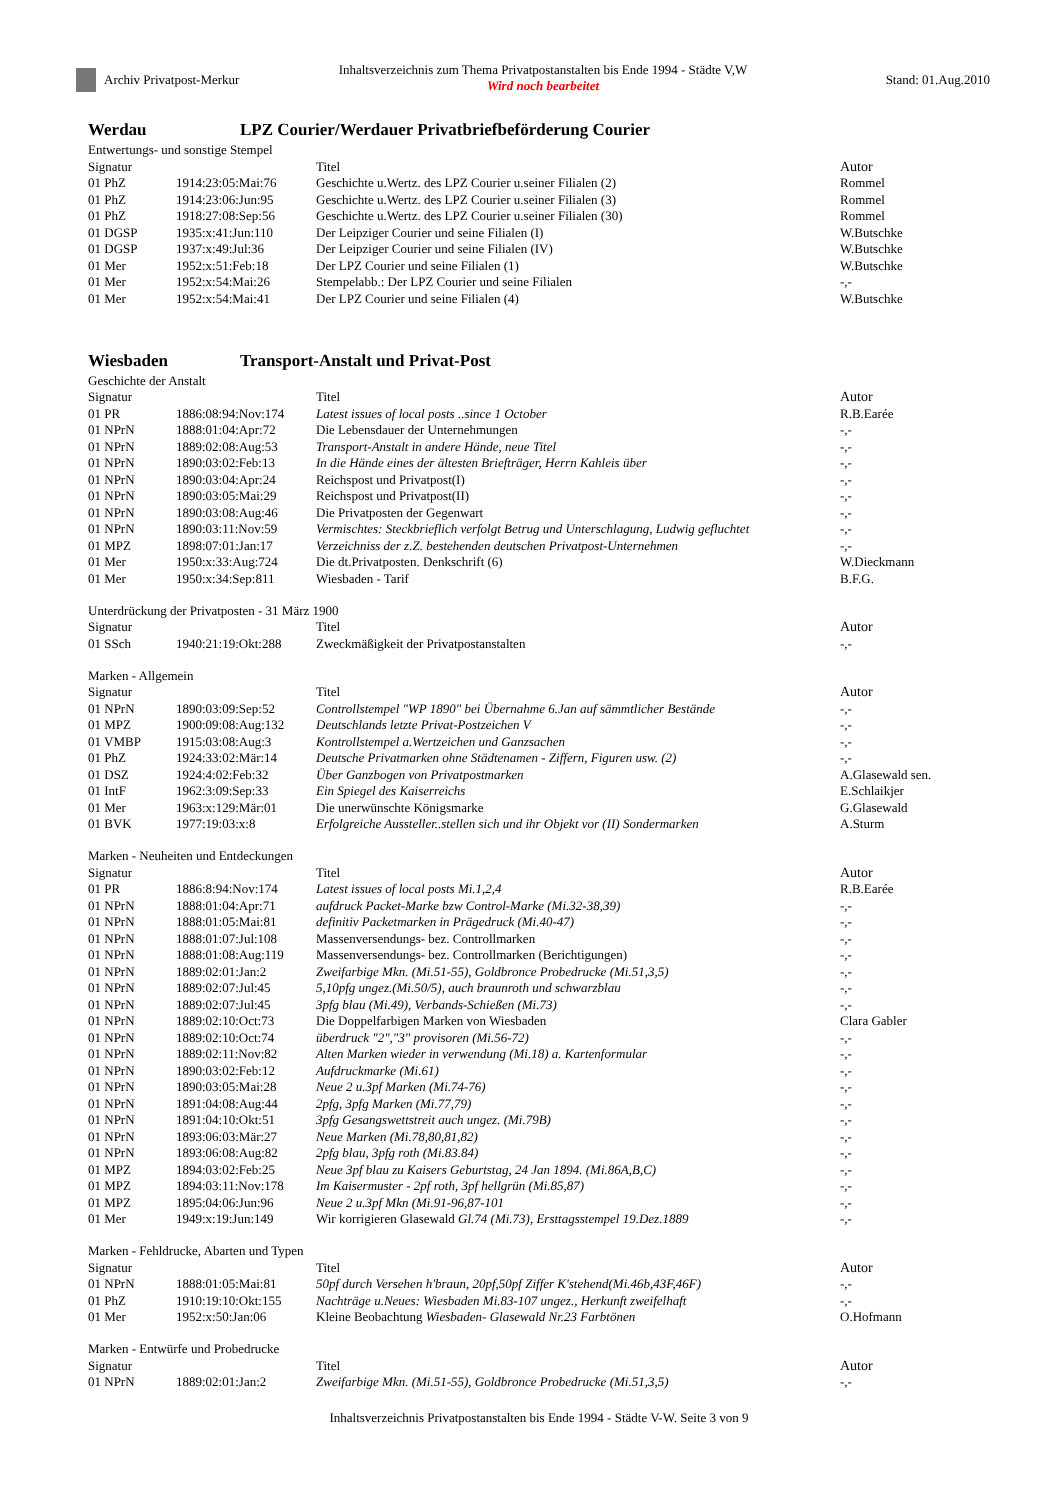Archiv Privatpost-Merkur
Inhaltsverzeichnis zum Thema Privatpostanstalten bis Ende 1994 - Städte V,W
Wird noch bearbeitet
Stand: 01.Aug.2010
Werdau LPZ Courier/Werdauer Privatbriefbeförderung Courier
Entwertungs- und sonstige Stempel
| Signatur | | Titel | Autor |
| --- | --- | --- | --- |
| 01 PhZ | 1914:23:05:Mai:76 | Geschichte u.Wertz. des LPZ Courier u.seiner Filialen (2) | Rommel |
| 01 PhZ | 1914:23:06:Jun:95 | Geschichte u.Wertz. des LPZ Courier u.seiner Filialen (3) | Rommel |
| 01 PhZ | 1918:27:08:Sep:56 | Geschichte u.Wertz. des LPZ Courier u.seiner Filialen (30) | Rommel |
| 01 DGSP | 1935:x:41:Jun:110 | Der Leipziger Courier und seine Filialen (I) | W.Butschke |
| 01 DGSP | 1937:x:49:Jul:36 | Der Leipziger Courier und seine Filialen (IV) | W.Butschke |
| 01 Mer | 1952:x:51:Feb:18 | Der LPZ Courier und seine Filialen (1) | W.Butschke |
| 01 Mer | 1952:x:54:Mai:26 | Stempelabb.: Der LPZ Courier und seine Filialen | -,- |
| 01 Mer | 1952:x:54:Mai:41 | Der LPZ Courier und seine Filialen (4) | W.Butschke |
Wiesbaden Transport-Anstalt und Privat-Post
Geschichte der Anstalt
| Signatur | | Titel | Autor |
| --- | --- | --- | --- |
| 01 PR | 1886:08:94:Nov:174 | Latest issues of local posts ..since 1 October | R.B.Earée |
| 01 NPrN | 1888:01:04:Apr:72 | Die Lebensdauer der Unternehmungen | -,- |
| 01 NPrN | 1889:02:08:Aug:53 | Transport-Anstalt in andere Hände, neue Titel | -,- |
| 01 NPrN | 1890:03:02:Feb:13 | In die Hände eines der ältesten Briefträger, Herrn Kahleis über | -,- |
| 01 NPrN | 1890:03:04:Apr:24 | Reichspost und Privatpost(I) | -,- |
| 01 NPrN | 1890:03:05:Mai:29 | Reichspost und Privatpost(II) | -,- |
| 01 NPrN | 1890:03:08:Aug:46 | Die Privatposten der Gegenwart | -,- |
| 01 NPrN | 1890:03:11:Nov:59 | Vermischtes: Steckbrieflich verfolgt Betrug und Unterschlagung, Ludwig gefluchtet | -,- |
| 01 MPZ | 1898:07:01:Jan:17 | Verzeichniss der z.Z. bestehenden deutschen Privatpost-Unternehmen | -,- |
| 01 Mer | 1950:x:33:Aug:724 | Die dt.Privatposten. Denkschrift (6) | W.Dieckmann |
| 01 Mer | 1950:x:34:Sep:811 | Wiesbaden - Tarif | B.F.G. |
Unterdrückung der Privatposten - 31 März 1900
| Signatur | | Titel | Autor |
| --- | --- | --- | --- |
| 01 SSch | 1940:21:19:Okt:288 | Zweckmäßigkeit der Privatpostanstalten | -,- |
Marken - Allgemein
| Signatur | | Titel | Autor |
| --- | --- | --- | --- |
| 01 NPrN | 1890:03:09:Sep:52 | Controllstempel "WP 1890" bei Übernahme 6.Jan auf sämmtlicher Bestände | -,- |
| 01 MPZ | 1900:09:08:Aug:132 | Deutschlands letzte Privat-Postzeichen V | -,- |
| 01 VMBP | 1915:03:08:Aug:3 | Kontrollstempel a.Wertzeichen und Ganzsachen | -,- |
| 01 PhZ | 1924:33:02:Mär:14 | Deutsche Privatmarken ohne Städtenamen - Ziffern, Figuren usw. (2) | -,- |
| 01 DSZ | 1924:4:02:Feb:32 | Über Ganzbogen von Privatpostmarken | A.Glasewald sen. |
| 01 IntF | 1962:3:09:Sep:33 | Ein Spiegel des Kaiserreichs | E.Schlaikjer |
| 01 Mer | 1963:x:129:Mär:01 | Die unerwünschte Königsmarke | G.Glasewald |
| 01 BVK | 1977:19:03:x:8 | Erfolgreiche Aussteller..stellen sich und ihr Objekt vor (II) Sondermarken | A.Sturm |
Marken - Neuheiten und Entdeckungen
| Signatur | | Titel | Autor |
| --- | --- | --- | --- |
| 01 PR | 1886:8:94:Nov:174 | Latest issues of local posts Mi.1,2,4 | R.B.Earée |
| 01 NPrN | 1888:01:04:Apr:71 | aufdruck Packet-Marke bzw Control-Marke (Mi.32-38,39) | -,- |
| 01 NPrN | 1888:01:05:Mai:81 | definitiv Packetmarken in Prägedruck (Mi.40-47) | -,- |
| 01 NPrN | 1888:01:07:Jul:108 | Massenversendungs- bez. Controllmarken | -,- |
| 01 NPrN | 1888:01:08:Aug:119 | Massenversendungs- bez. Controllmarken (Berichtigungen) | -,- |
| 01 NPrN | 1889:02:01:Jan:2 | Zweifarbige Mkn. (Mi.51-55), Goldbronce Probedrucke (Mi.51,3,5) | -,- |
| 01 NPrN | 1889:02:07:Jul:45 | 5,10pfg ungez.(Mi.50/5), auch braunroth und schwarzblau | -,- |
| 01 NPrN | 1889:02:07:Jul:45 | 3pfg blau (Mi.49), Verbands-Schießen (Mi.73) | -,- |
| 01 NPrN | 1889:02:10:Oct:73 | Die Doppelfarbigen Marken von Wiesbaden | Clara Gabler |
| 01 NPrN | 1889:02:10:Oct:74 | überdruck "2","3" provisoren (Mi.56-72) | -,- |
| 01 NPrN | 1889:02:11:Nov:82 | Alten Marken wieder in verwendung (Mi.18) a. Kartenformular | -,- |
| 01 NPrN | 1890:03:02:Feb:12 | Aufdruckmarke (Mi.61) | -,- |
| 01 NPrN | 1890:03:05:Mai:28 | Neue 2 u.3pf Marken (Mi.74-76) | -,- |
| 01 NPrN | 1891:04:08:Aug:44 | 2pfg, 3pfg Marken (Mi.77,79) | -,- |
| 01 NPrN | 1891:04:10:Okt:51 | 3pfg Gesangswettstreit auch ungez. (Mi.79B) | -,- |
| 01 NPrN | 1893:06:03:Mär:27 | Neue Marken (Mi.78,80,81,82) | -,- |
| 01 NPrN | 1893:06:08:Aug:82 | 2pfg blau, 3pfg roth (Mi.83.84) | -,- |
| 01 MPZ | 1894:03:02:Feb:25 | Neue 3pf blau zu Kaisers Geburtstag, 24 Jan 1894. (Mi.86A,B,C) | -,- |
| 01 MPZ | 1894:03:11:Nov:178 | Im Kaisermuster - 2pf roth, 3pf hellgrün (Mi.85,87) | -,- |
| 01 MPZ | 1895:04:06:Jun:96 | Neue 2 u.3pf Mkn (Mi.91-96,87-101 | -,- |
| 01 Mer | 1949:x:19:Jun:149 | Wir korrigieren Glasewald Gl.74 (Mi.73), Ersttagsstempel 19.Dez.1889 | -,- |
Marken - Fehldrucke, Abarten und Typen
| Signatur | | Titel | Autor |
| --- | --- | --- | --- |
| 01 NPrN | 1888:01:05:Mai:81 | 50pf durch Versehen h'braun, 20pf,50pf Ziffer K'stehend(Mi.46b,43F,46F) | -,- |
| 01 PhZ | 1910:19:10:Okt:155 | Nachträge u.Neues: Wiesbaden Mi.83-107 ungez., Herkunft zweifelhaft | -,- |
| 01 Mer | 1952:x:50:Jan:06 | Kleine Beobachtung Wiesbaden- Glasewald Nr.23 Farbtönen | O.Hofmann |
Marken - Entwürfe und Probedrucke
| Signatur | | Titel | Autor |
| --- | --- | --- | --- |
| 01 NPrN | 1889:02:01:Jan:2 | Zweifarbige Mkn. (Mi.51-55), Goldbronce Probedrucke (Mi.51,3,5) | -,- |
Inhaltsverzeichnis Privatpostanstalten bis Ende 1994 - Städte V-W. Seite 3 von 9